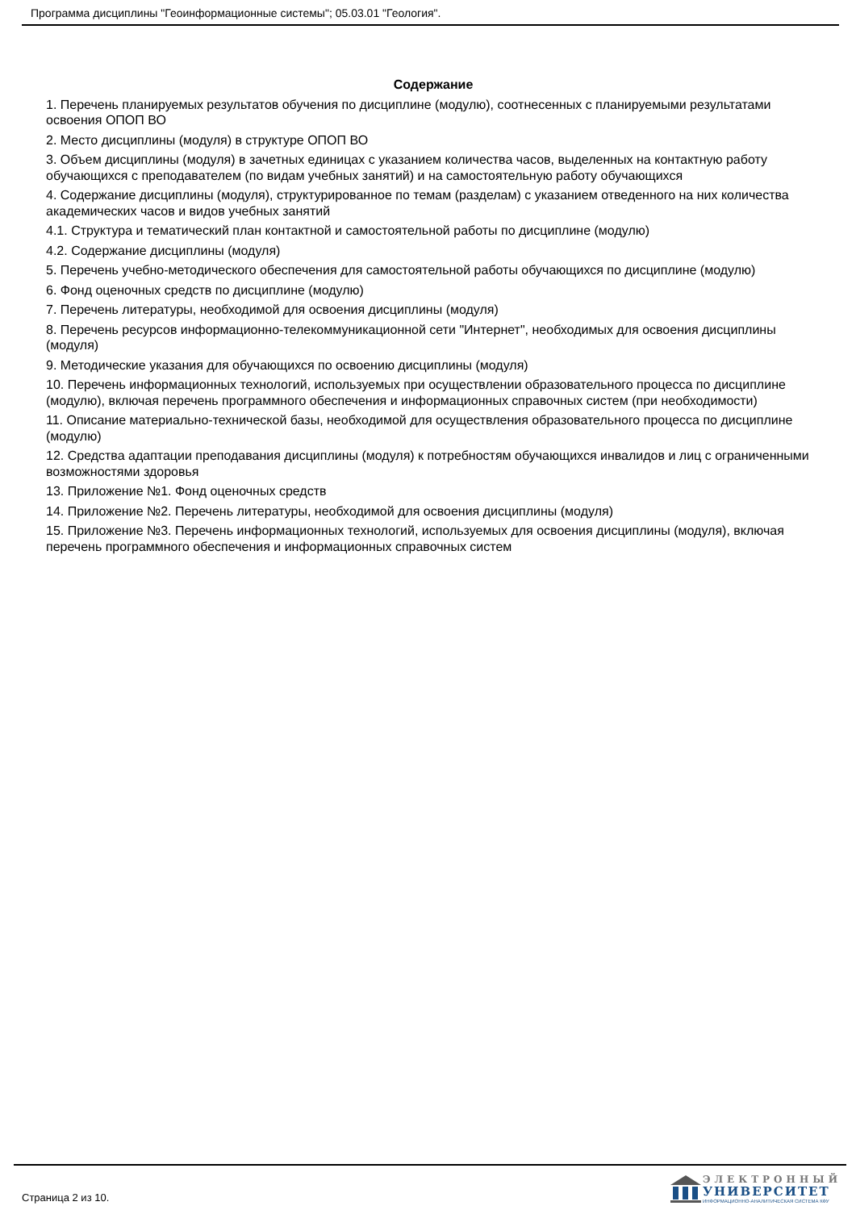Программа дисциплины "Геоинформационные системы"; 05.03.01 "Геология".
Содержание
1. Перечень планируемых результатов обучения по дисциплине (модулю), соотнесенных с планируемыми результатами освоения ОПОП ВО
2. Место дисциплины (модуля) в структуре ОПОП ВО
3. Объем дисциплины (модуля) в зачетных единицах с указанием количества часов, выделенных на контактную работу обучающихся с преподавателем (по видам учебных занятий) и на самостоятельную работу обучающихся
4. Содержание дисциплины (модуля), структурированное по темам (разделам) с указанием отведенного на них количества академических часов и видов учебных занятий
4.1. Структура и тематический план контактной и самостоятельной работы по дисциплине (модулю)
4.2. Содержание дисциплины (модуля)
5. Перечень учебно-методического обеспечения для самостоятельной работы обучающихся по дисциплине (модулю)
6. Фонд оценочных средств по дисциплине (модулю)
7. Перечень литературы, необходимой для освоения дисциплины (модуля)
8. Перечень ресурсов информационно-телекоммуникационной сети "Интернет", необходимых для освоения дисциплины (модуля)
9. Методические указания для обучающихся по освоению дисциплины (модуля)
10. Перечень информационных технологий, используемых при осуществлении образовательного процесса по дисциплине (модулю), включая перечень программного обеспечения и информационных справочных систем (при необходимости)
11. Описание материально-технической базы, необходимой для осуществления образовательного процесса по дисциплине (модулю)
12. Средства адаптации преподавания дисциплины (модуля) к потребностям обучающихся инвалидов и лиц с ограниченными возможностями здоровья
13. Приложение №1. Фонд оценочных средств
14. Приложение №2. Перечень литературы, необходимой для освоения дисциплины (модуля)
15. Приложение №3. Перечень информационных технологий, используемых для освоения дисциплины (модуля), включая перечень программного обеспечения и информационных справочных систем
Страница 2 из 10.
ЭЛЕКТРОННЫЙ
УНИВЕРСИТЕТ
ИНФОРМАЦИОННО-АНАЛИТИЧЕСКАЯ СИСТЕМА КФУ